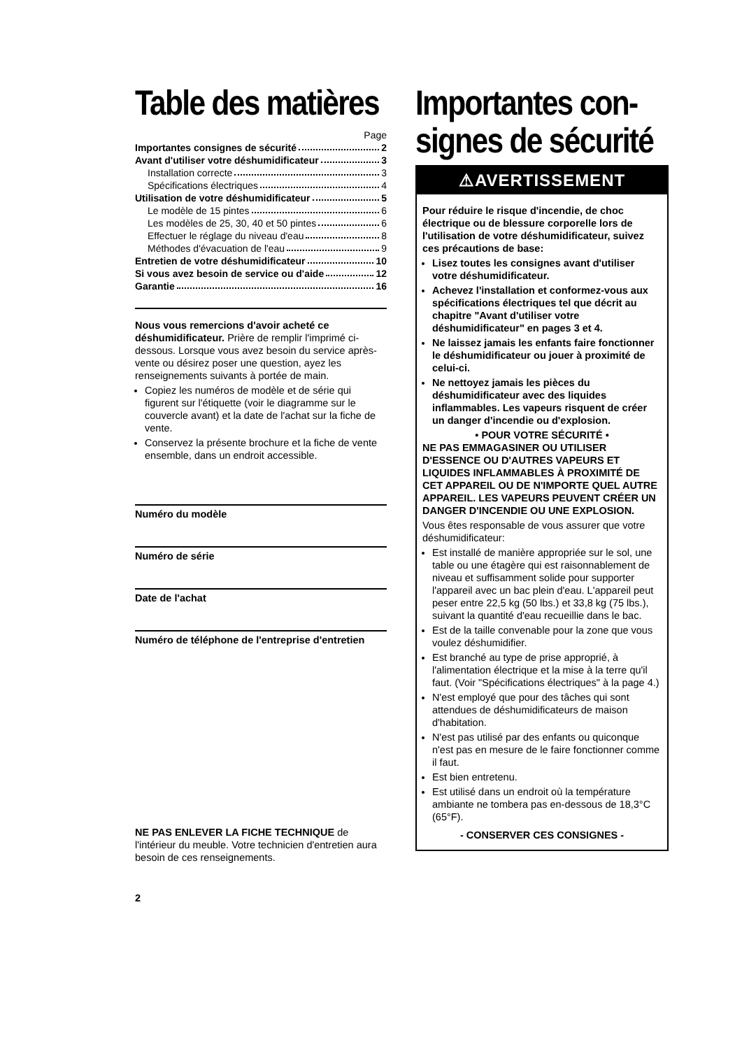Table des matières
Page
Importantes consignes de sécurité 2
Avant d'utiliser votre déshumidificateur 3
Installation correcte 3
Spécifications électriques 4
Utilisation de votre déshumidificateur 5
Le modèle de 15 pintes 6
Les modèles de 25, 30, 40 et 50 pintes 6
Effectuer le réglage du niveau d'eau 8
Méthodes d'évacuation de l'eau 9
Entretien de votre déshumidificateur 10
Si vous avez besoin de service ou d'aide 12
Garantie 16
Nous vous remercions d'avoir acheté ce déshumidificateur. Prière de remplir l'imprimé ci-dessous. Lorsque vous avez besoin du service après-vente ou désirez poser une question, ayez les renseignements suivants à portée de main.
Copiez les numéros de modèle et de série qui figurent sur l'étiquette (voir le diagramme sur le couvercle avant) et la date de l'achat sur la fiche de vente.
Conservez la présente brochure et la fiche de vente ensemble, dans un endroit accessible.
Numéro du modèle
Numéro de série
Date de l'achat
Numéro de téléphone de l'entreprise d'entretien
NE PAS ENLEVER LA FICHE TECHNIQUE de l'intérieur du meuble. Votre technicien d'entretien aura besoin de ces renseignements.
2
Importantes con-
signes de sécurité
⚠AVERTISSEMENT
Pour réduire le risque d'incendie, de choc électrique ou de blessure corporelle lors de l'utilisation de votre déshumidificateur, suivez ces précautions de base:
Lisez toutes les consignes avant d'utiliser votre déshumidificateur.
Achevez l'installation et conformez-vous aux spécifications électriques tel que décrit au chapitre "Avant d'utiliser votre déshumidificateur" en pages 3 et 4.
Ne laissez jamais les enfants faire fonctionner le déshumidificateur ou jouer à proximité de celui-ci.
Ne nettoyez jamais les pièces du déshumidificateur avec des liquides inflammables. Les vapeurs risquent de créer un danger d'incendie ou d'explosion.
• POUR VOTRE SÉCURITÉ •
NE PAS EMMAGASINER OU UTILISER D'ESSENCE OU D'AUTRES VAPEURS ET LIQUIDES INFLAMMABLES À PROXIMITÉ DE CET APPAREIL OU DE N'IMPORTE QUEL AUTRE APPAREIL. LES VAPEURS PEUVENT CRÉER UN DANGER D'INCENDIE OU UNE EXPLOSION.
Vous êtes responsable de vous assurer que votre déshumidificateur:
Est installé de manière appropriée sur le sol, une table ou une étagère qui est raisonnablement de niveau et suffisamment solide pour supporter l'appareil avec un bac plein d'eau. L'appareil peut peser entre 22,5 kg (50 lbs.) et 33,8 kg (75 lbs.), suivant la quantité d'eau recueillie dans le bac.
Est de la taille convenable pour la zone que vous voulez déshumidifier.
Est branché au type de prise approprié, à l'alimentation électrique et la mise à la terre qu'il faut. (Voir "Spécifications électriques" à la page 4.)
N'est employé que pour des tâches qui sont attendues de déshumidificateurs de maison d'habitation.
N'est pas utilisé par des enfants ou quiconque n'est pas en mesure de le faire fonctionner comme il faut.
Est bien entretenu.
Est utilisé dans un endroit où la température ambiante ne tombera pas en-dessous de 18,3°C (65°F).
- CONSERVER CES CONSIGNES -